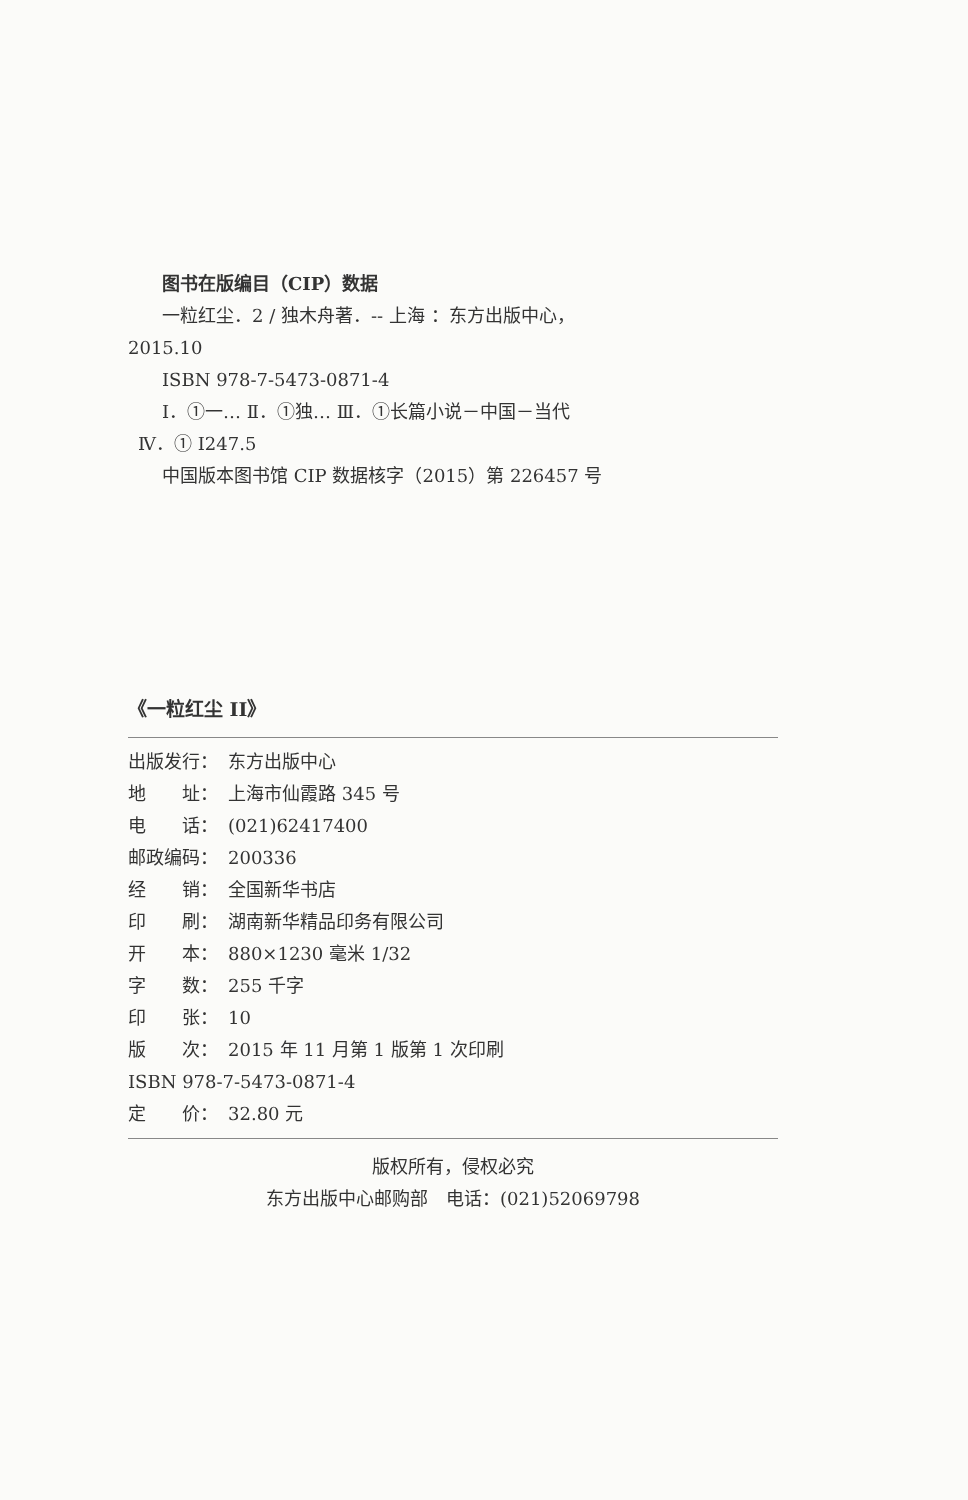图书在版编目（CIP）数据
一粒红尘．2 / 独木舟著．-- 上海 ：东方出版中心，
2015.10
ISBN 978-7-5473-0871-4
Ⅰ．①一… Ⅱ．①独… Ⅲ．①长篇小说－中国－当代
Ⅳ．① I247.5
中国版本图书馆 CIP 数据核字（2015）第 226457 号
《一粒红尘 II》
出版发行： 东方出版中心
地　　址： 上海市仙霞路 345 号
电　　话： (021)62417400
邮政编码： 200336
经　　销： 全国新华书店
印　　刷： 湖南新华精品印务有限公司
开　　本： 880×1230 毫米 1/32
字　　数： 255 千字
印　　张： 10
版　　次： 2015 年 11 月第 1 版第 1 次印刷
ISBN 978-7-5473-0871-4
定　　价： 32.80 元
版权所有，侵权必究
东方出版中心邮购部　电话：(021)52069798